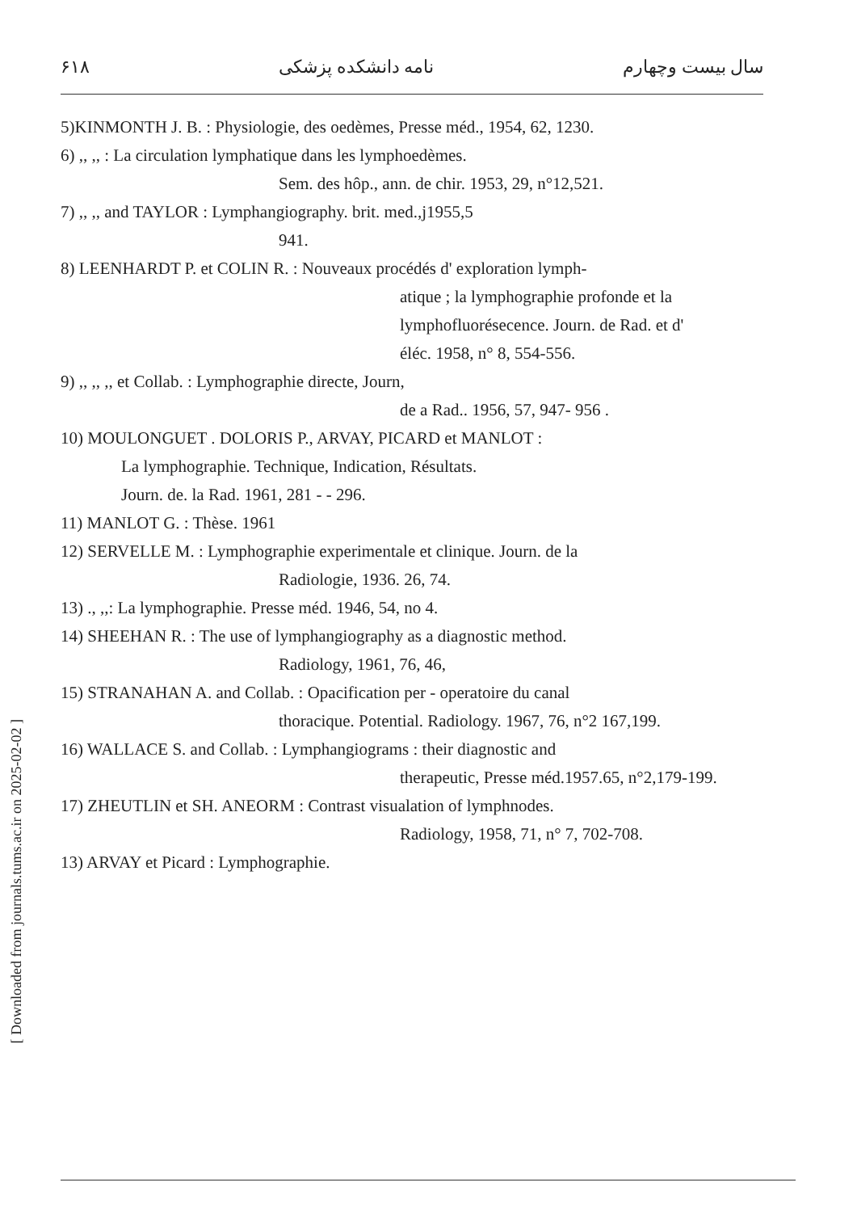۶۱۸ نامه دانشکده پزشکی سال بیست وچهارم
5)KINMONTH J. B. : Physiologie, des oedèmes, Presse méd., 1954, 62, 1230.
6) ,, ,, : La circulation lymphatique dans les lymphoedèmes.
Sem. des hôp., ann. de chir. 1953, 29, n°12,521.
7) ,, ,, and TAYLOR : Lymphangiography. brit. med.,j1955,5
941.
8) LEENHARDT P. et COLIN R. : Nouveaux procédés d' exploration lymph-
atique ; la lymphographie profonde et la
lymphofluorésecence. Journ. de Rad. et d'
éléc. 1958, n° 8, 554-556.
9) ,, ,, ,, et Collab. : Lymphographie directe, Journ,
de a Rad.. 1956, 57, 947- 956 .
10) MOULONGUET . DOLORIS P., ARVAY, PICARD et MANLOT :
La lymphographie. Technique, Indication, Résultats.
Journ. de. la Rad. 1961, 281 - - 296.
11) MANLOT G. : Thèse. 1961
12) SERVELLE M. : Lymphographie experimentale et clinique. Journ. de la
Radiologie, 1936. 26, 74.
13) ., ,,: La lymphographie. Presse méd. 1946, 54, no 4.
14) SHEEHAN R. : The use of lymphangiography as a diagnostic method.
Radiology, 1961, 76, 46,
15) STRANAHAN A. and Collab. : Opacification per - operatoire du canal
thoracique. Potential. Radiology. 1967, 76, n°2 167,199.
16) WALLACE S. and Collab. : Lymphangiograms : their diagnostic and
therapeutic, Presse méd.1957.65, n°2,179-199.
17) ZHEUTLIN et SH. ANEORM : Contrast visualation of lymphnodes.
Radiology, 1958, 71, n° 7, 702-708.
13) ARVAY et Picard : Lymphographie.
[ Downloaded from journals.tums.ac.ir on 2025-02-02 ]